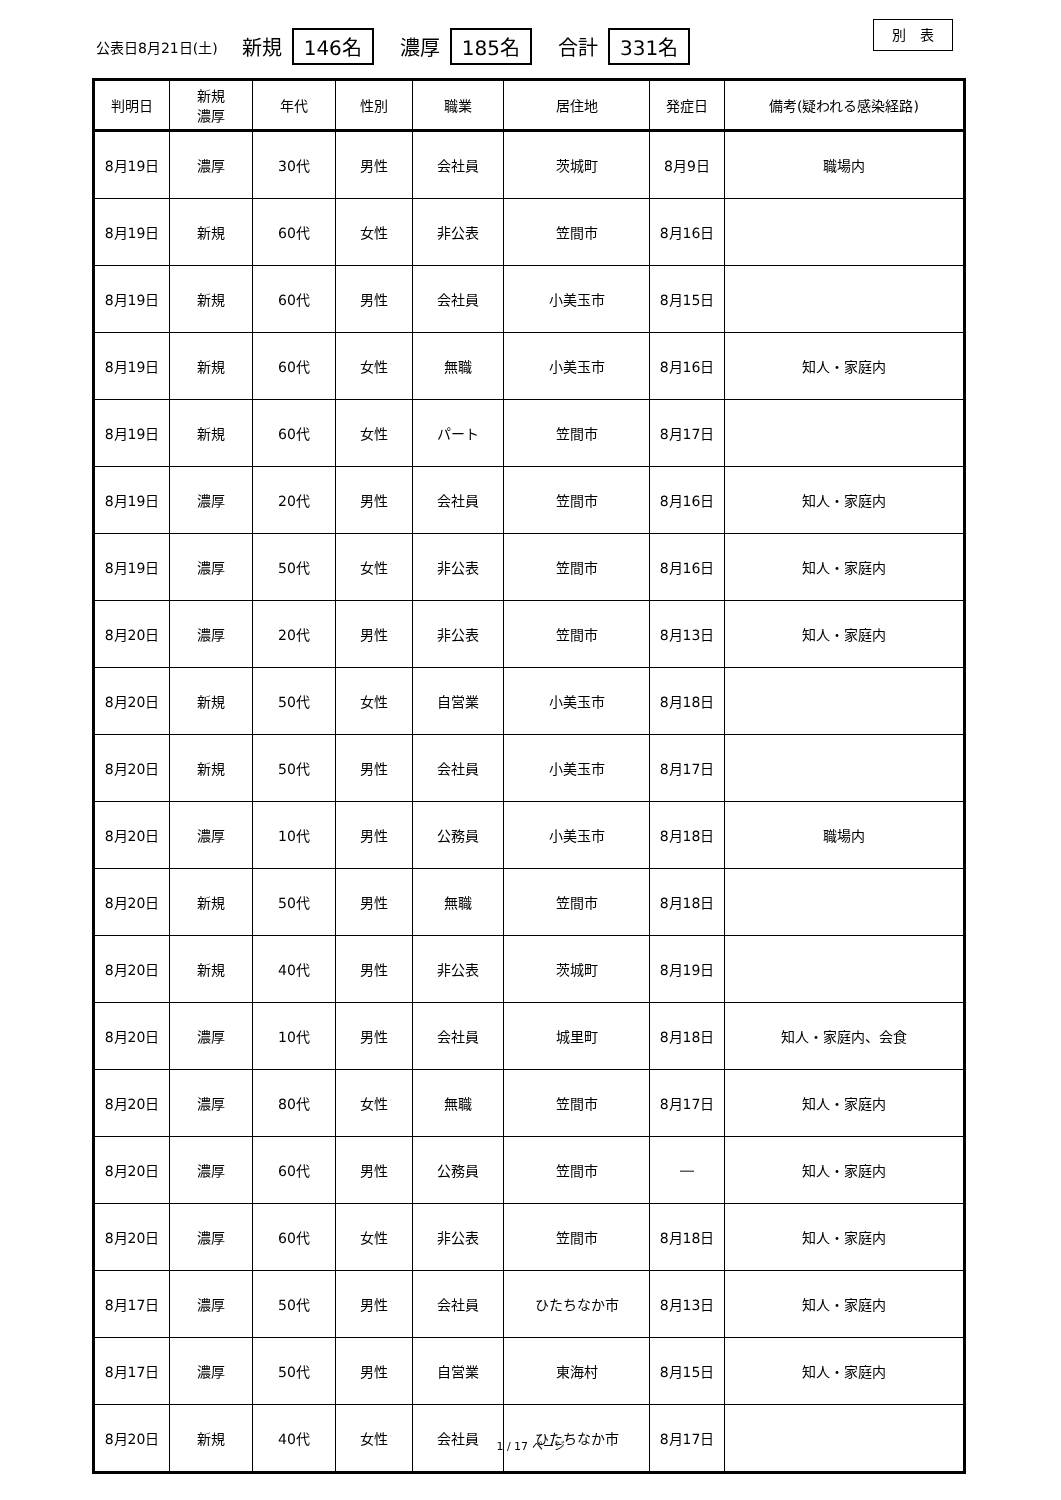公表日8月21日(土) 新規 146名 濃厚 185名 合計 331名
別　表
| 判明日 | 新規 濃厚 | 年代 | 性別 | 職業 | 居住地 | 発症日 | 備考(疑われる感染経路) |
| --- | --- | --- | --- | --- | --- | --- | --- |
| 8月19日 | 濃厚 | 30代 | 男性 | 会社員 | 茨城町 | 8月9日 | 職場内 |
| 8月19日 | 新規 | 60代 | 女性 | 非公表 | 笠間市 | 8月16日 | |
| 8月19日 | 新規 | 60代 | 男性 | 会社員 | 小美玉市 | 8月15日 | |
| 8月19日 | 新規 | 60代 | 女性 | 無職 | 小美玉市 | 8月16日 | 知人・家庭内 |
| 8月19日 | 新規 | 60代 | 女性 | パート | 笠間市 | 8月17日 | |
| 8月19日 | 濃厚 | 20代 | 男性 | 会社員 | 笠間市 | 8月16日 | 知人・家庭内 |
| 8月19日 | 濃厚 | 50代 | 女性 | 非公表 | 笠間市 | 8月16日 | 知人・家庭内 |
| 8月20日 | 濃厚 | 20代 | 男性 | 非公表 | 笠間市 | 8月13日 | 知人・家庭内 |
| 8月20日 | 新規 | 50代 | 女性 | 自営業 | 小美玉市 | 8月18日 | |
| 8月20日 | 新規 | 50代 | 男性 | 会社員 | 小美玉市 | 8月17日 | |
| 8月20日 | 濃厚 | 10代 | 男性 | 公務員 | 小美玉市 | 8月18日 | 職場内 |
| 8月20日 | 新規 | 50代 | 男性 | 無職 | 笠間市 | 8月18日 | |
| 8月20日 | 新規 | 40代 | 男性 | 非公表 | 茨城町 | 8月19日 | |
| 8月20日 | 濃厚 | 10代 | 男性 | 会社員 | 城里町 | 8月18日 | 知人・家庭内、会食 |
| 8月20日 | 濃厚 | 80代 | 女性 | 無職 | 笠間市 | 8月17日 | 知人・家庭内 |
| 8月20日 | 濃厚 | 60代 | 男性 | 公務員 | 笠間市 | ― | 知人・家庭内 |
| 8月20日 | 濃厚 | 60代 | 女性 | 非公表 | 笠間市 | 8月18日 | 知人・家庭内 |
| 8月17日 | 濃厚 | 50代 | 男性 | 会社員 | ひたちなか市 | 8月13日 | 知人・家庭内 |
| 8月17日 | 濃厚 | 50代 | 男性 | 自営業 | 東海村 | 8月15日 | 知人・家庭内 |
| 8月20日 | 新規 | 40代 | 女性 | 会社員 | ひたちなか市 | 8月17日 | |
1 / 17 ページ